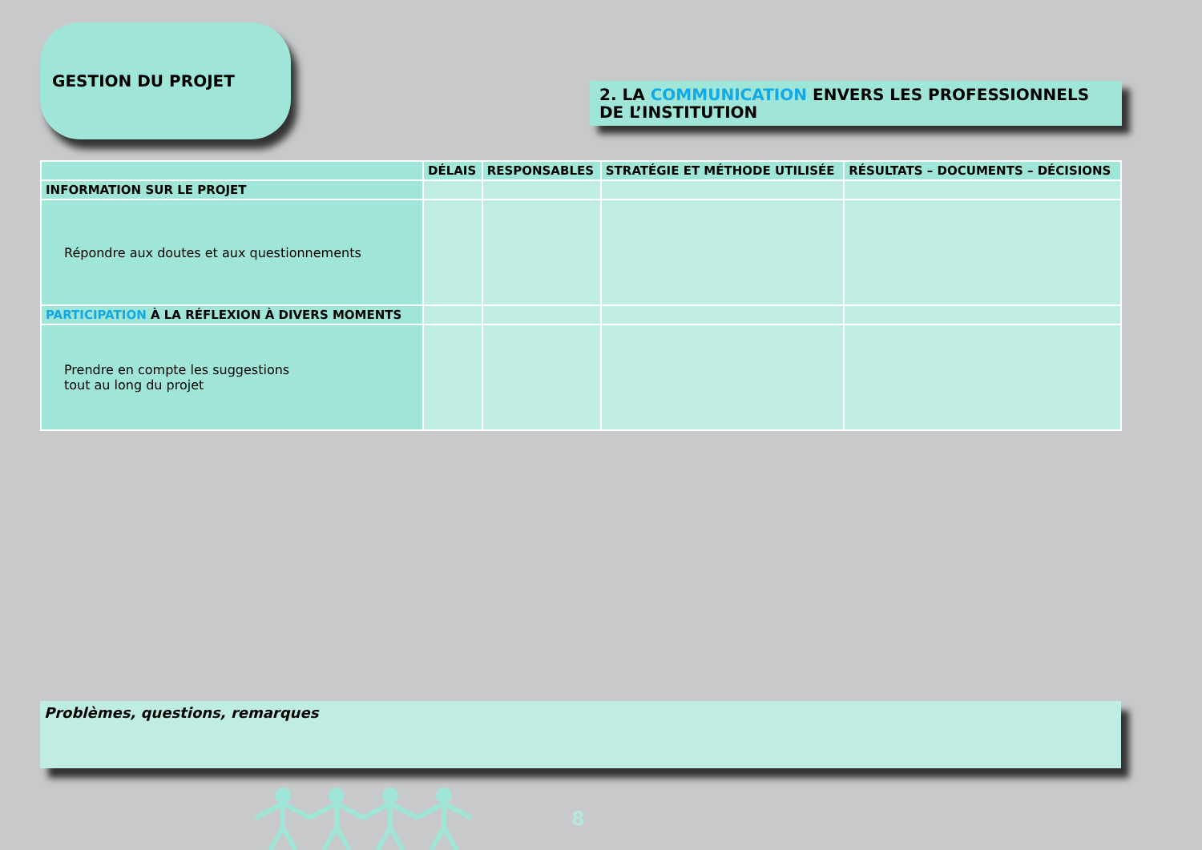GESTION DU PROJET
2. LA COMMUNICATION ENVERS LES PROFESSIONNELS DE L’INSTITUTION
| | DÉLAIS | RESPONSABLES | STRATÉGIE ET MÉTHODE UTILISÉE | RÉSULTATS – DOCUMENTS – DÉCISIONS |
| --- | --- | --- | --- | --- |
| INFORMATION SUR LE PROJET | | | | |
| Répondre aux doutes et aux questionnements | | | | |
| PARTICIPATION À LA RÉFLEXION À DIVERS MOMENTS | | | | |
| Prendre en compte les suggestions tout au long du projet | | | | |
Problèmes, questions, remarques
8